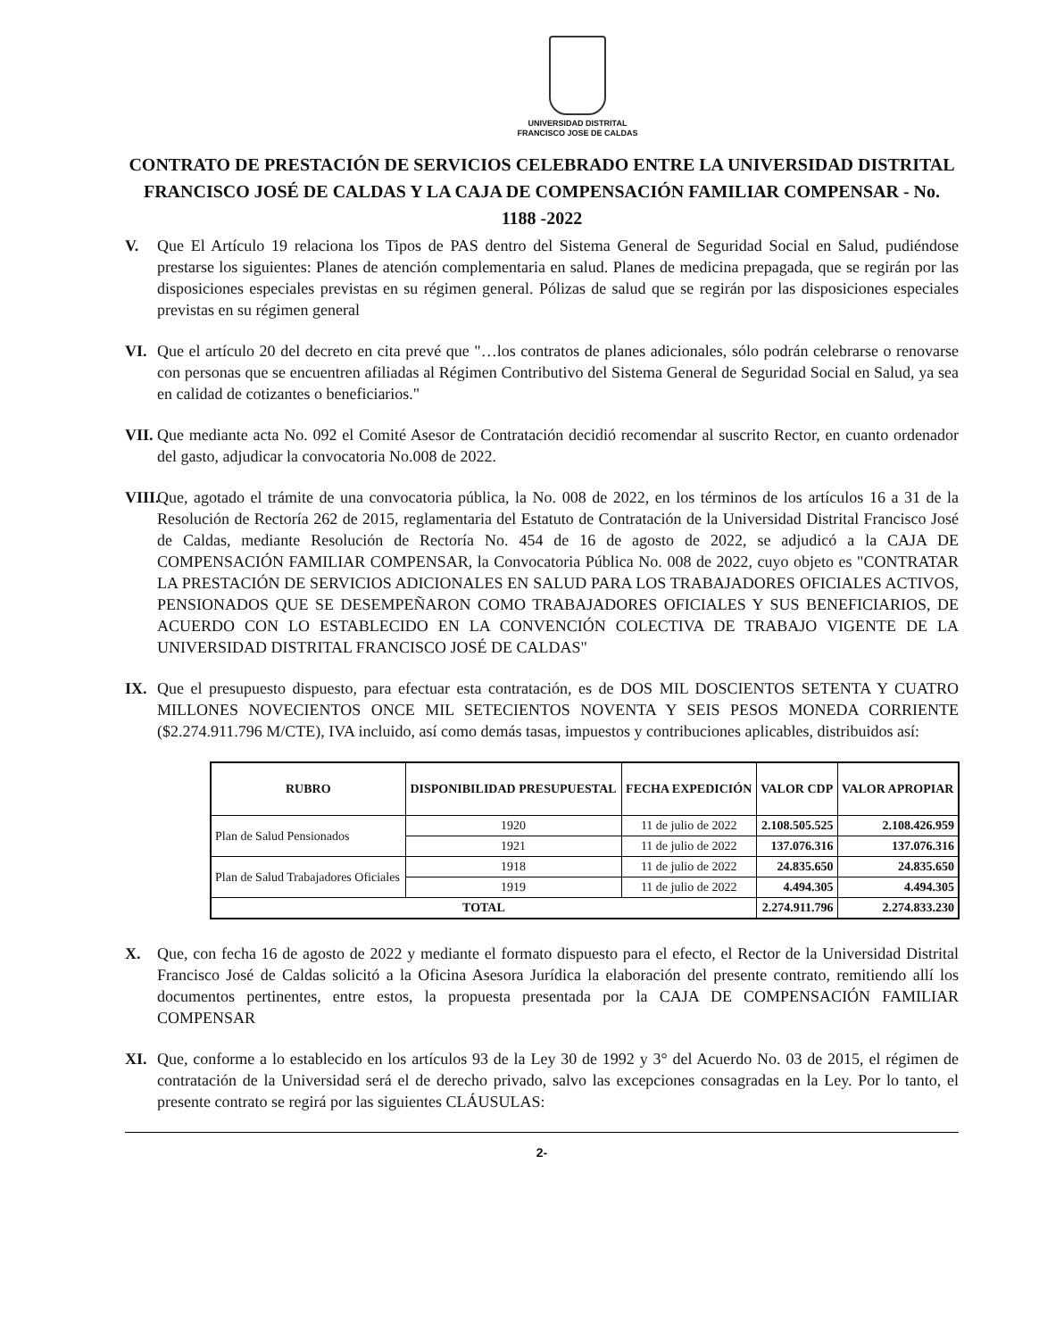UNIVERSIDAD DISTRITAL
FRANCISCO JOSE DE CALDAS
CONTRATO DE PRESTACIÓN DE SERVICIOS CELEBRADO ENTRE LA UNIVERSIDAD DISTRITAL FRANCISCO JOSÉ DE CALDAS Y LA CAJA DE COMPENSACIÓN FAMILIAR COMPENSAR - No. 1188 -2022
V. Que El Artículo 19 relaciona los Tipos de PAS dentro del Sistema General de Seguridad Social en Salud, pudiéndose prestarse los siguientes: Planes de atención complementaria en salud. Planes de medicina prepagada, que se regirán por las disposiciones especiales previstas en su régimen general. Pólizas de salud que se regirán por las disposiciones especiales previstas en su régimen general
VI. Que el artículo 20 del decreto en cita prevé que "…los contratos de planes adicionales, sólo podrán celebrarse o renovarse con personas que se encuentren afiliadas al Régimen Contributivo del Sistema General de Seguridad Social en Salud, ya sea en calidad de cotizantes o beneficiarios."
VII.
Que mediante acta No. 092 el Comité Asesor de Contratación decidió recomendar al suscrito Rector, en cuanto ordenador del gasto, adjudicar la convocatoria No.008 de 2022.
VIII.
Que, agotado el trámite de una convocatoria pública, la No. 008 de 2022, en los términos de los artículos 16 a 31 de la Resolución de Rectoría 262 de 2015, reglamentaria del Estatuto de Contratación de la Universidad Distrital Francisco José de Caldas, mediante Resolución de Rectoría No. 454 de 16 de agosto de 2022, se adjudicó a la CAJA DE COMPENSACIÓN FAMILIAR COMPENSAR, la Convocatoria Pública No. 008 de 2022, cuyo objeto es "CONTRATAR LA PRESTACIÓN DE SERVICIOS ADICIONALES EN SALUD PARA LOS TRABAJADORES OFICIALES ACTIVOS, PENSIONADOS QUE SE DESEMPEÑARON COMO TRABAJADORES OFICIALES Y SUS BENEFICIARIOS, DE ACUERDO CON LO ESTABLECIDO EN LA CONVENCIÓN COLECTIVA DE TRABAJO VIGENTE DE LA UNIVERSIDAD DISTRITAL FRANCISCO JOSÉ DE CALDAS"
IX. Que el presupuesto dispuesto, para efectuar esta contratación, es de DOS MIL DOSCIENTOS SETENTA Y CUATRO MILLONES NOVECIENTOS ONCE MIL SETECIENTOS NOVENTA Y SEIS PESOS MONEDA CORRIENTE ($2.274.911.796 M/CTE), IVA incluido, así como demás tasas, impuestos y contribuciones aplicables, distribuidos así:
| RUBRO | DISPONIBILIDAD PRESUPUESTAL | FECHA EXPEDICIÓN | VALOR CDP | VALOR APROPIAR |
| --- | --- | --- | --- | --- |
| Plan de Salud Pensionados | 1920 | 11 de julio de 2022 | 2.108.505.525 | 2.108.426.959 |
| | 1921 | 11 de julio de 2022 | 137.076.316 | 137.076.316 |
| Plan de Salud Trabajadores Oficiales | 1918 | 11 de julio de 2022 | 24.835.650 | 24.835.650 |
| | 1919 | 11 de julio de 2022 | 4.494.305 | 4.494.305 |
| TOTAL | | | 2.274.911.796 | 2.274.833.230 |
X. Que, con fecha 16 de agosto de 2022 y mediante el formato dispuesto para el efecto, el Rector de la Universidad Distrital Francisco José de Caldas solicitó a la Oficina Asesora Jurídica la elaboración del presente contrato, remitiendo allí los documentos pertinentes, entre estos, la propuesta presentada por la CAJA DE COMPENSACIÓN FAMILIAR COMPENSAR
XI. Que, conforme a lo establecido en los artículos 93 de la Ley 30 de 1992 y 3° del Acuerdo No. 03 de 2015, el régimen de contratación de la Universidad será el de derecho privado, salvo las excepciones consagradas en la Ley. Por lo tanto, el presente contrato se regirá por las siguientes CLÁUSULAS:
2-